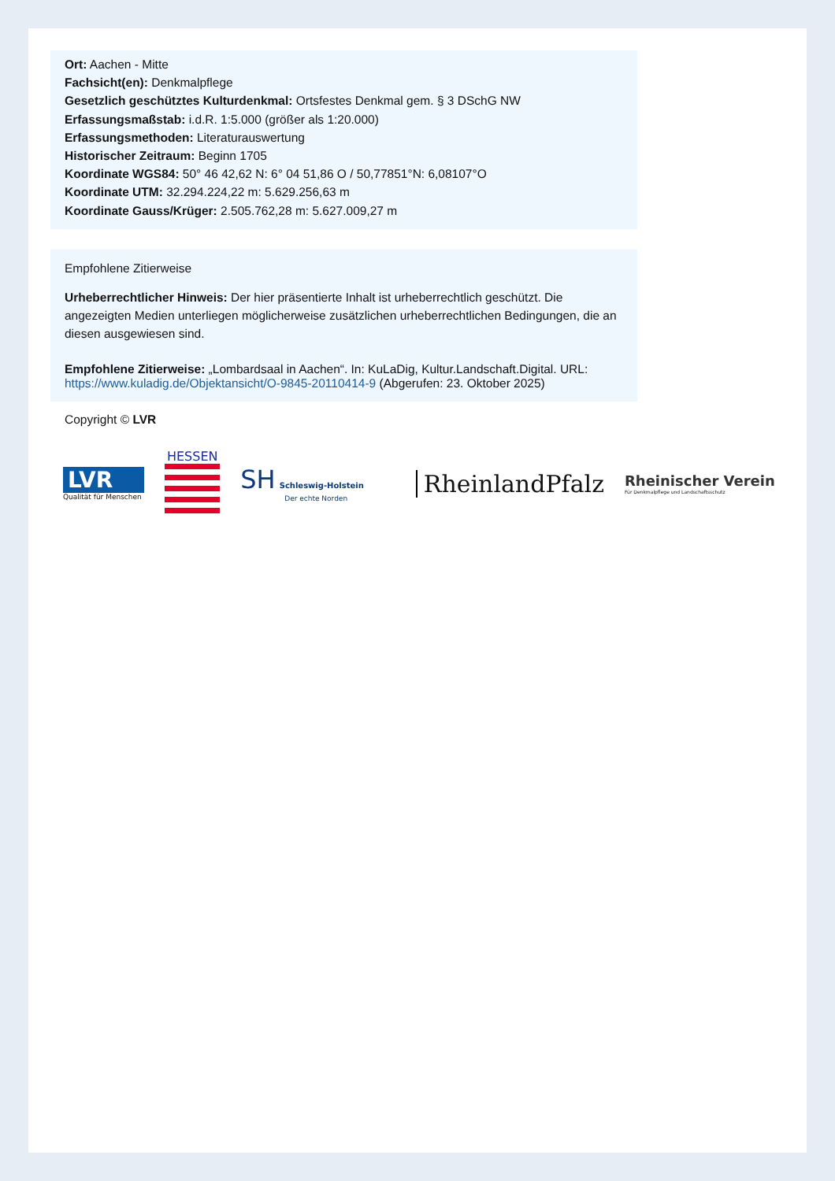Ort: Aachen - Mitte
Fachsicht(en): Denkmalpflege
Gesetzlich geschütztes Kulturdenkmal: Ortsfestes Denkmal gem. § 3 DSchG NW
Erfassungsmaßstab: i.d.R. 1:5.000 (größer als 1:20.000)
Erfassungsmethoden: Literaturauswertung
Historischer Zeitraum: Beginn 1705
Koordinate WGS84: 50° 46 42,62 N: 6° 04 51,86 O / 50,77851°N: 6,08107°O
Koordinate UTM: 32.294.224,22 m: 5.629.256,63 m
Koordinate Gauss/Krüger: 2.505.762,28 m: 5.627.009,27 m
Empfohlene Zitierweise
Urheberrechtlicher Hinweis: Der hier präsentierte Inhalt ist urheberrechtlich geschützt. Die angezeigten Medien unterliegen möglicherweise zusätzlichen urheberrechtlichen Bedingungen, die an diesen ausgewiesen sind.
Empfohlene Zitierweise: „Lombardsaal in Aachen“. In: KuLaDig, Kultur.Landschaft.Digital. URL: https://www.kuladig.de/Objektansicht/O-9845-20110414-9 (Abgerufen: 23. Oktober 2025)
Copyright © LVR
LVR
Qualität für Menschen
HESSEN
SH Schleswig-Holstein
Der echte Norden
RheinlandPfalz
Rheinischer Verein
Für Denkmalpflege und Landschaftsschutz